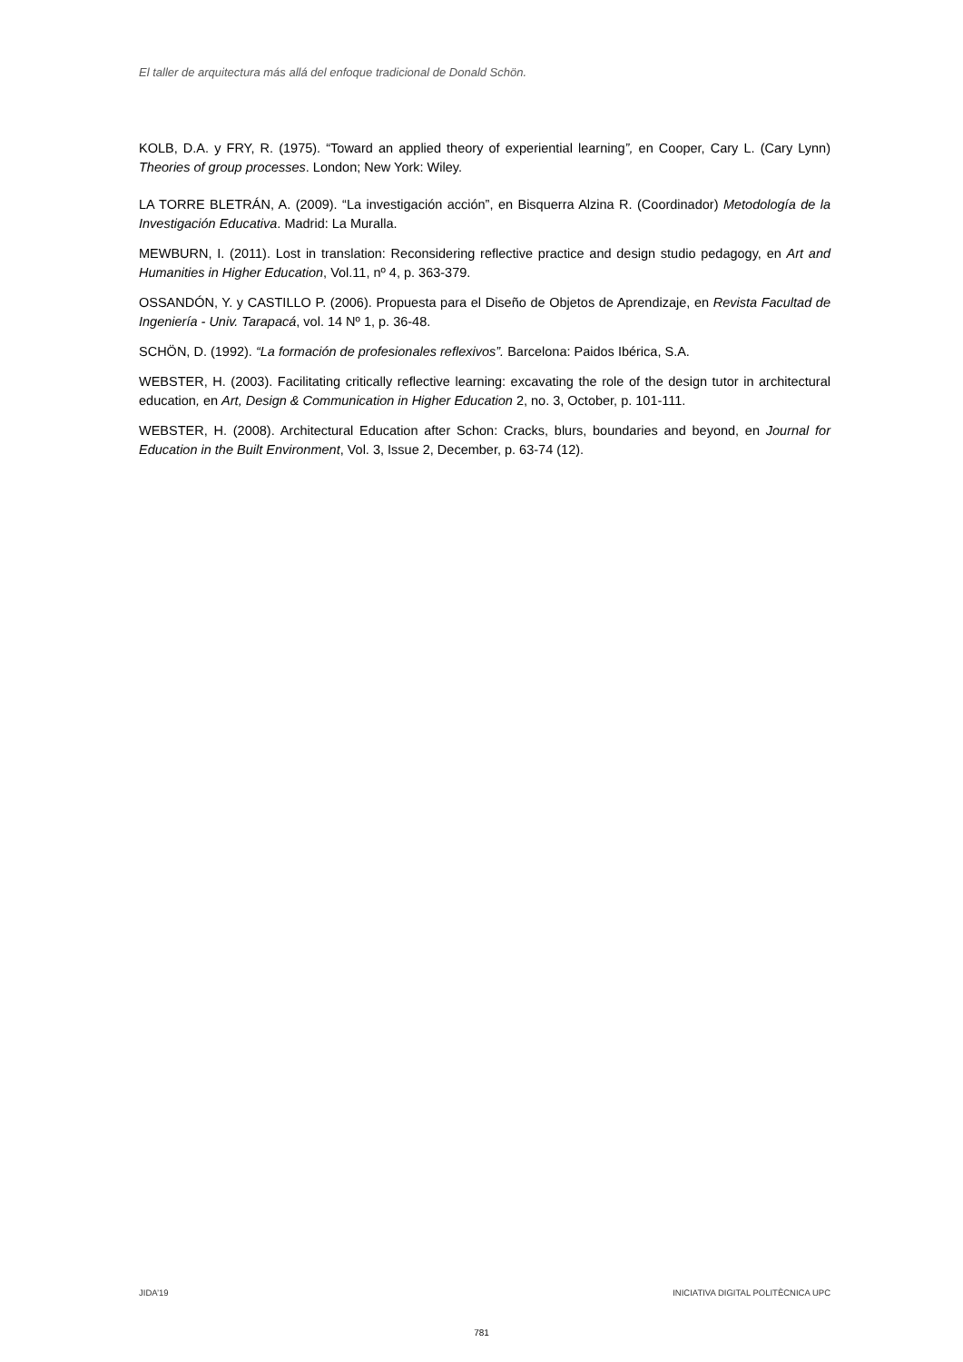El taller de arquitectura más allá del enfoque tradicional de Donald Schön.
KOLB, D.A. y FRY, R. (1975). “Toward an applied theory of experiential learning”, en Cooper, Cary L. (Cary Lynn) Theories of group processes. London; New York: Wiley.
LA TORRE BLETRÁN, A. (2009). “La investigación acción”, en Bisquerra Alzina R. (Coordinador) Metodología de la Investigación Educativa. Madrid: La Muralla.
MEWBURN, I. (2011). Lost in translation: Reconsidering reflective practice and design studio pedagogy, en Art and Humanities in Higher Education, Vol.11, nº 4, p. 363-379.
OSSANDÓN, Y. y CASTILLO P. (2006). Propuesta para el Diseño de Objetos de Aprendizaje, en Revista Facultad de Ingeniería - Univ. Tarapacá, vol. 14 Nº 1, p. 36-48.
SCHÖN, D. (1992). “La formación de profesionales reflexivos”. Barcelona: Paidos Ibérica, S.A.
WEBSTER, H. (2003). Facilitating critically reflective learning: excavating the role of the design tutor in architectural education, en Art, Design & Communication in Higher Education 2, no. 3, October, p. 101-111.
WEBSTER, H. (2008). Architectural Education after Schon: Cracks, blurs, boundaries and beyond, en Journal for Education in the Built Environment, Vol. 3, Issue 2, December, p. 63-74 (12).
JIDA’19 INICIATIVA DIGITAL POLITÈCNICA UPC
781